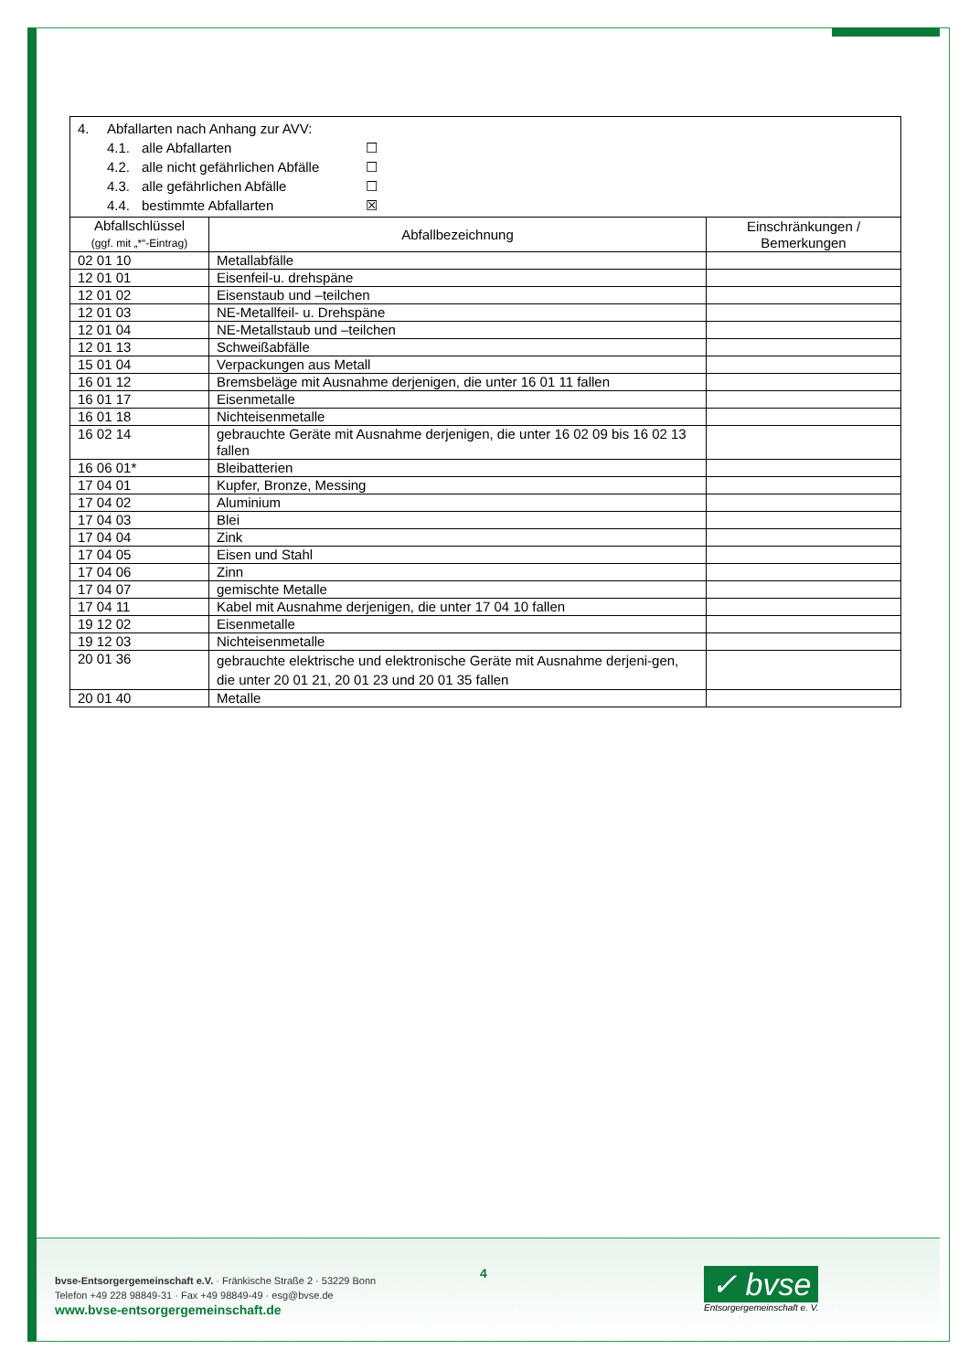| 4. Abfallarten nach Anhang zur AVV: 4.1. alle Abfallarten ☐ 4.2. alle nicht gefährlichen Abfälle ☐ 4.3. alle gefährlichen Abfälle ☐ 4.4. bestimmte Abfallarten ☒ | | |
| Abfallschlüssel (ggf. mit „*“-Eintrag) | Abfallbezeichnung | Einschränkungen / Bemerkungen |
| 02 01 10 | Metallabfälle | |
| 12 01 01 | Eisenfeil-u. drehspäne | |
| 12 01 02 | Eisenstaub und –teilchen | |
| 12 01 03 | NE-Metallfeil- u. Drehspäne | |
| 12 01 04 | NE-Metallstaub und –teilchen | |
| 12 01 13 | Schweißabfälle | |
| 15 01 04 | Verpackungen aus Metall | |
| 16 01 12 | Bremsbeläge mit Ausnahme derjenigen, die unter 16 01 11 fallen | |
| 16 01 17 | Eisenmetalle | |
| 16 01 18 | Nichteisenmetalle | |
| 16 02 14 | gebrauchte Geräte mit Ausnahme derjenigen, die unter 16 02 09 bis 16 02 13 fallen | |
| 16 06 01* | Bleibatterien | |
| 17 04 01 | Kupfer, Bronze, Messing | |
| 17 04 02 | Aluminium | |
| 17 04 03 | Blei | |
| 17 04 04 | Zink | |
| 17 04 05 | Eisen und Stahl | |
| 17 04 06 | Zinn | |
| 17 04 07 | gemischte Metalle | |
| 17 04 11 | Kabel mit Ausnahme derjenigen, die unter 17 04 10 fallen | |
| 19 12 02 | Eisenmetalle | |
| 19 12 03 | Nichteisenmetalle | |
| 20 01 36 | gebrauchte elektrische und elektronische Geräte mit Ausnahme derjeni-gen, die unter 20 01 21, 20 01 23 und 20 01 35 fallen | |
| 20 01 40 | Metalle | |
bvse-Entsorgergemeinschaft e.V. · Fränkische Straße 2 · 53229 Bonn
Telefon +49 228 98849-31 · Fax +49 98849-49 · esg@bvse.de
www.bvse-entsorgergemeinschaft.de
4
✓ bvse
Entsorgergemeinschaft e. V.